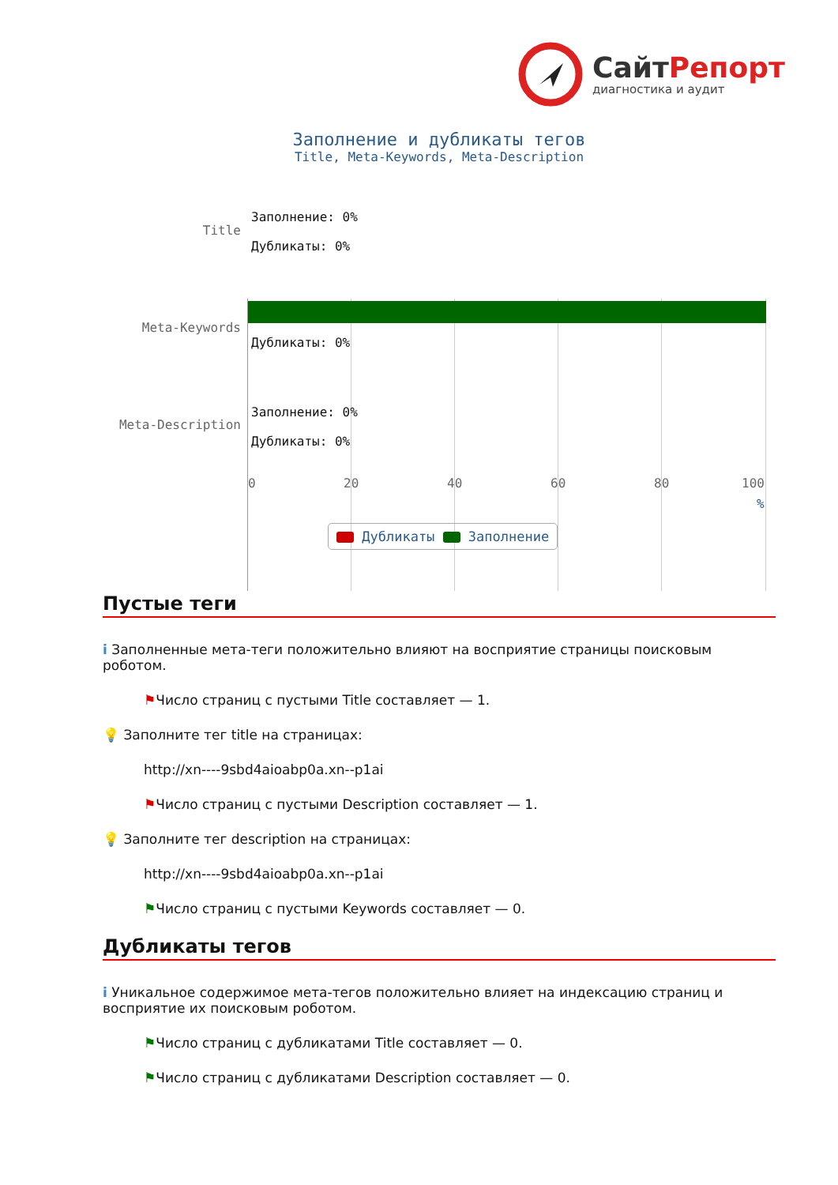СайтРепорт
диагностика и аудит
Заполнение и дубликаты тегов
Title, Meta-Keywords, Meta-Description
Title
Meta-Keywords
Meta-Description
Заполнение: 0%
Дубликаты: 0%
Дубликаты: 0%
Заполнение: 0%
Дубликаты: 0%
0 20 40 60 80 100
%
Дубликаты Заполнение
Пустые теги
i Заполненные мета-теги положительно влияют на восприятие страницы поисковым роботом.
⚑Число страниц с пустыми Title составляет — 1.
💡 Заполните тег title на страницах:
http://xn----9sbd4aioabp0a.xn--p1ai
⚑Число страниц с пустыми Description составляет — 1.
💡 Заполните тег description на страницах:
http://xn----9sbd4aioabp0a.xn--p1ai
⚑Число страниц с пустыми Keywords составляет — 0.
Дубликаты тегов
i Уникальное содержимое мета-тегов положительно влияет на индексацию страниц и восприятие их поисковым роботом.
⚑Число страниц с дубликатами Title составляет — 0.
⚑Число страниц с дубликатами Description составляет — 0.